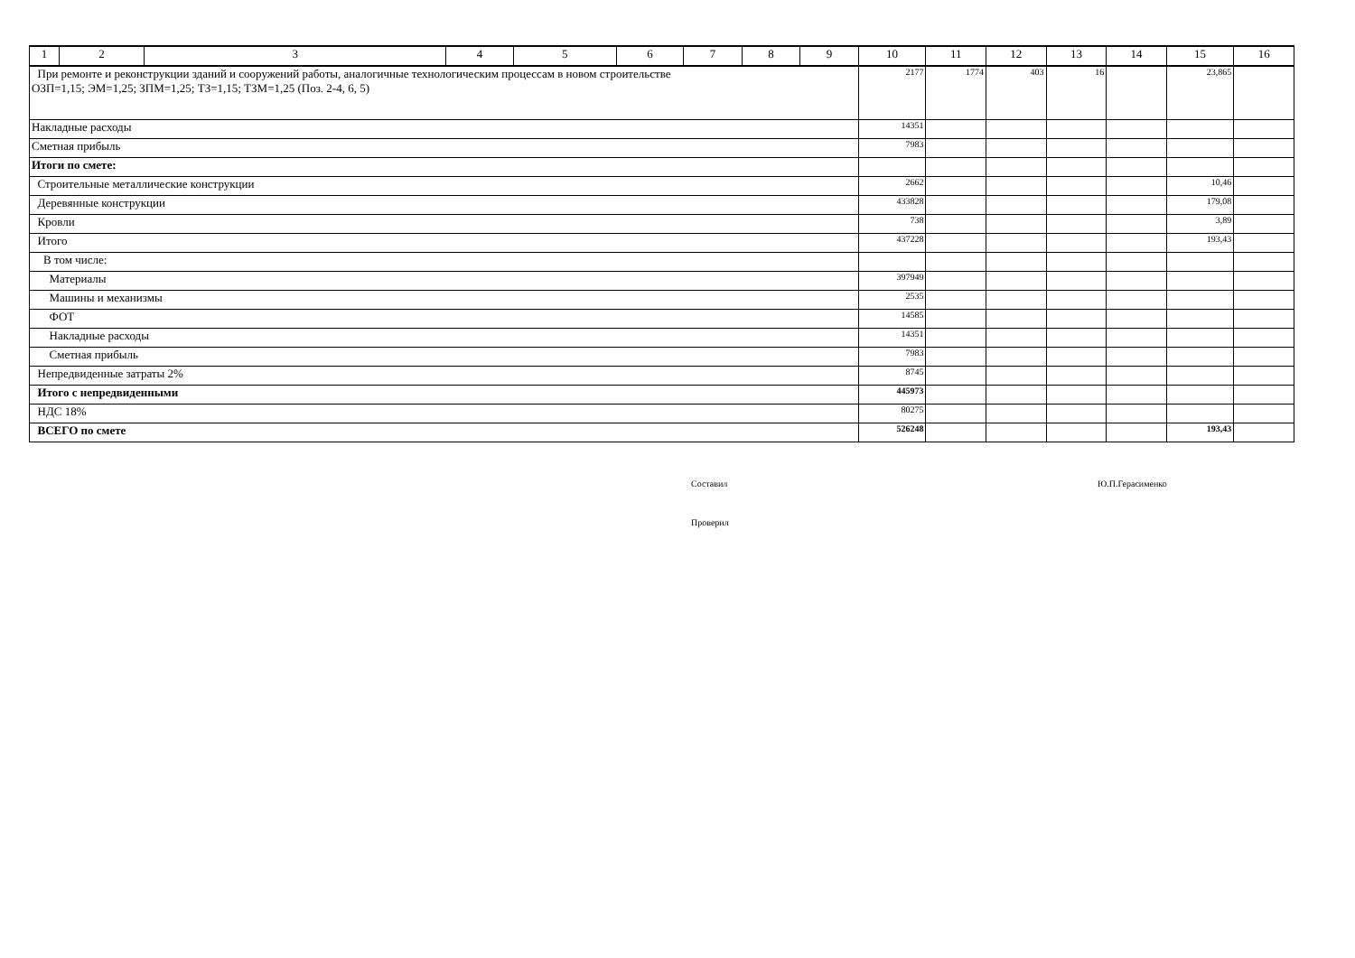| 1 | 2 | 3 | 4 | 5 | 6 | 7 | 8 | 9 | 10 | 11 | 12 | 13 | 14 | 15 | 16 |
| При ремонте и реконструкции зданий и сооружений работы, аналогичные технологическим процессам в новом строительстве ОЗП=1,15; ЭМ=1,25; ЗПМ=1,25; ТЗ=1,15; ТЗМ=1,25 (Поз. 2-4, 6, 5) | | | | | | | | | 2177 | 1774 | 403 | 16 | | 23,865 | |
| Накладные расходы | | | | | | | | | 14351 | | | | | | |
| Сметная прибыль | | | | | | | | | 7983 | | | | | | |
| Итоги по смете: | | | | | | | | | | | | | | | |
| Строительные металлические конструкции | | | | | | | | | 2662 | | | | | 10,46 | |
| Деревянные конструкции | | | | | | | | | 433828 | | | | | 179,08 | |
| Кровли | | | | | | | | | 738 | | | | | 3,89 | |
| Итого | | | | | | | | | 437228 | | | | | 193,43 | |
| В том числе: | | | | | | | | | | | | | | | |
| Материалы | | | | | | | | | 397949 | | | | | | |
| Машины и механизмы | | | | | | | | | 2535 | | | | | | |
| ФОТ | | | | | | | | | 14585 | | | | | | |
| Накладные расходы | | | | | | | | | 14351 | | | | | | |
| Сметная прибыль | | | | | | | | | 7983 | | | | | | |
| Непредвиденные затраты 2% | | | | | | | | | 8745 | | | | | | |
| Итого с непредвиденными | | | | | | | | | 445973 | | | | | | |
| НДС 18% | | | | | | | | | 80275 | | | | | | |
| ВСЕГО по смете | | | | | | | | | 526248 | | | | | 193,43 | |
Составил Ю.П.Герасименко
Проверил